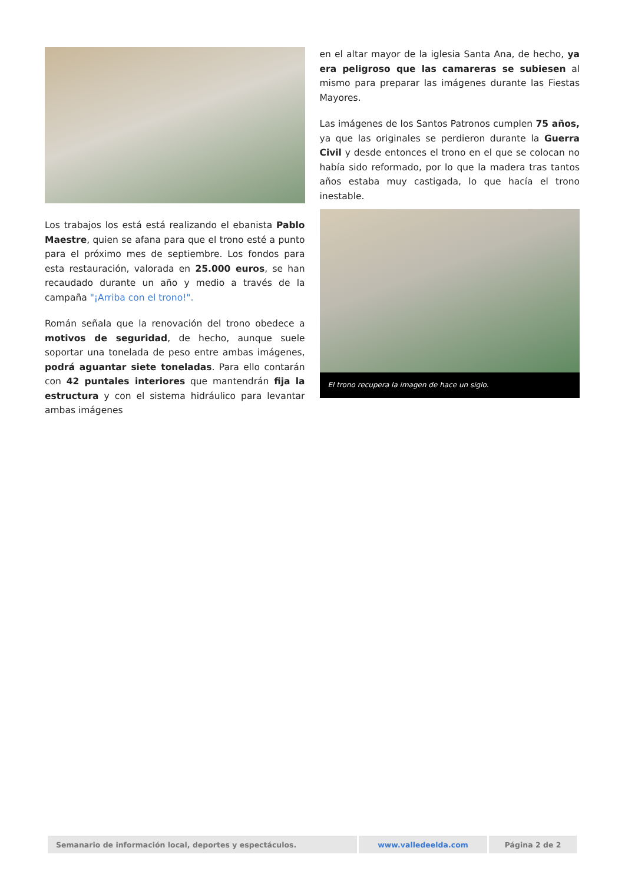Los trabajos los está está realizando el ebanista Pablo Maestre, quien se afana para que el trono esté a punto para el próximo mes de septiembre. Los fondos para esta restauración, valorada en 25.000 euros, se han recaudado durante un año y medio a través de la campaña "¡Arriba con el trono!".
Román señala que la renovación del trono obedece a motivos de seguridad, de hecho, aunque suele soportar una tonelada de peso entre ambas imágenes, podrá aguantar siete toneladas. Para ello contarán con 42 puntales interiores que mantendrán fija la estructura y con el sistema hidráulico para levantar ambas imágenes
en el altar mayor de la iglesia Santa Ana, de hecho, ya era peligroso que las camareras se subiesen al mismo para preparar las imágenes durante las Fiestas Mayores.
Las imágenes de los Santos Patronos cumplen 75 años, ya que las originales se perdieron durante la Guerra Civil y desde entonces el trono en el que se colocan no había sido reformado, por lo que la madera tras tantos años estaba muy castigada, lo que hacía el trono inestable.
El trono recupera la imagen de hace un siglo.
| Semanario de información local, deportes y espectáculos. | www.valledeelda.com | Página 2 de 2 |